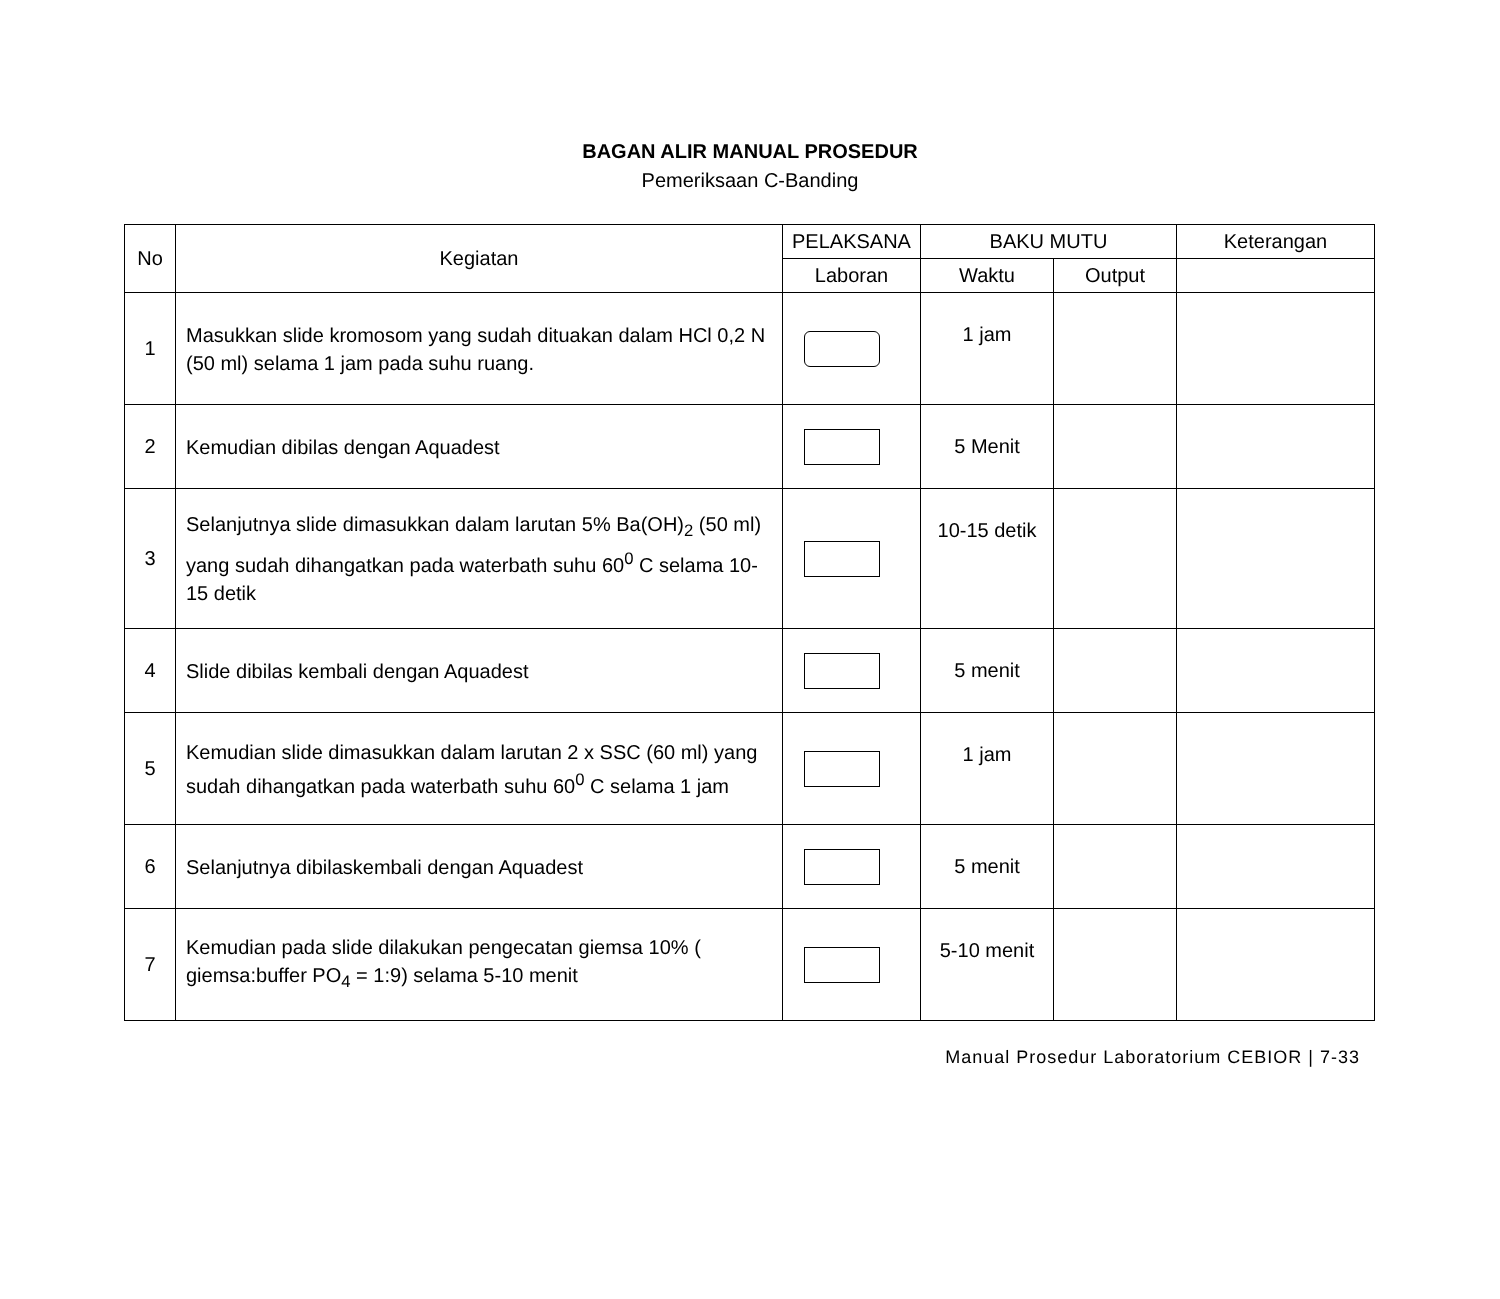BAGAN ALIR MANUAL PROSEDUR
Pemeriksaan C-Banding
| No | Kegiatan | PELAKSANA | BAKU MUTU | | Keterangan |
| --- | --- | --- | --- | --- | --- |
| | | Laboran | Waktu | Output | |
| 1 | Masukkan slide kromosom yang sudah dituakan dalam HCl 0,2 N (50 ml) selama 1 jam pada suhu ruang. | | 1 jam | | |
| 2 | Kemudian dibilas dengan Aquadest | | 5 Menit | | |
| 3 | Selanjutnya slide dimasukkan dalam larutan 5% Ba(OH)<sub>2</sub> (50 ml) yang sudah dihangatkan pada waterbath suhu 60<sup>0</sup> C selama 10-15 detik | | 10-15 detik | | |
| 4 | Slide dibilas kembali dengan Aquadest | | 5 menit | | |
| 5 | Kemudian slide dimasukkan dalam larutan 2 x SSC (60 ml) yang sudah dihangatkan pada waterbath suhu 60<sup>0</sup> C selama 1 jam | | 1 jam | | |
| 6 | Selanjutnya dibilaskembali dengan Aquadest | | 5 menit | | |
| 7 | Kemudian pada slide dilakukan pengecatan giemsa 10% ( giemsa:buffer PO<sub>4</sub> = 1:9) selama 5-10 menit | | 5-10 menit | | |
Manual Prosedur Laboratorium CEBIOR | 7-33